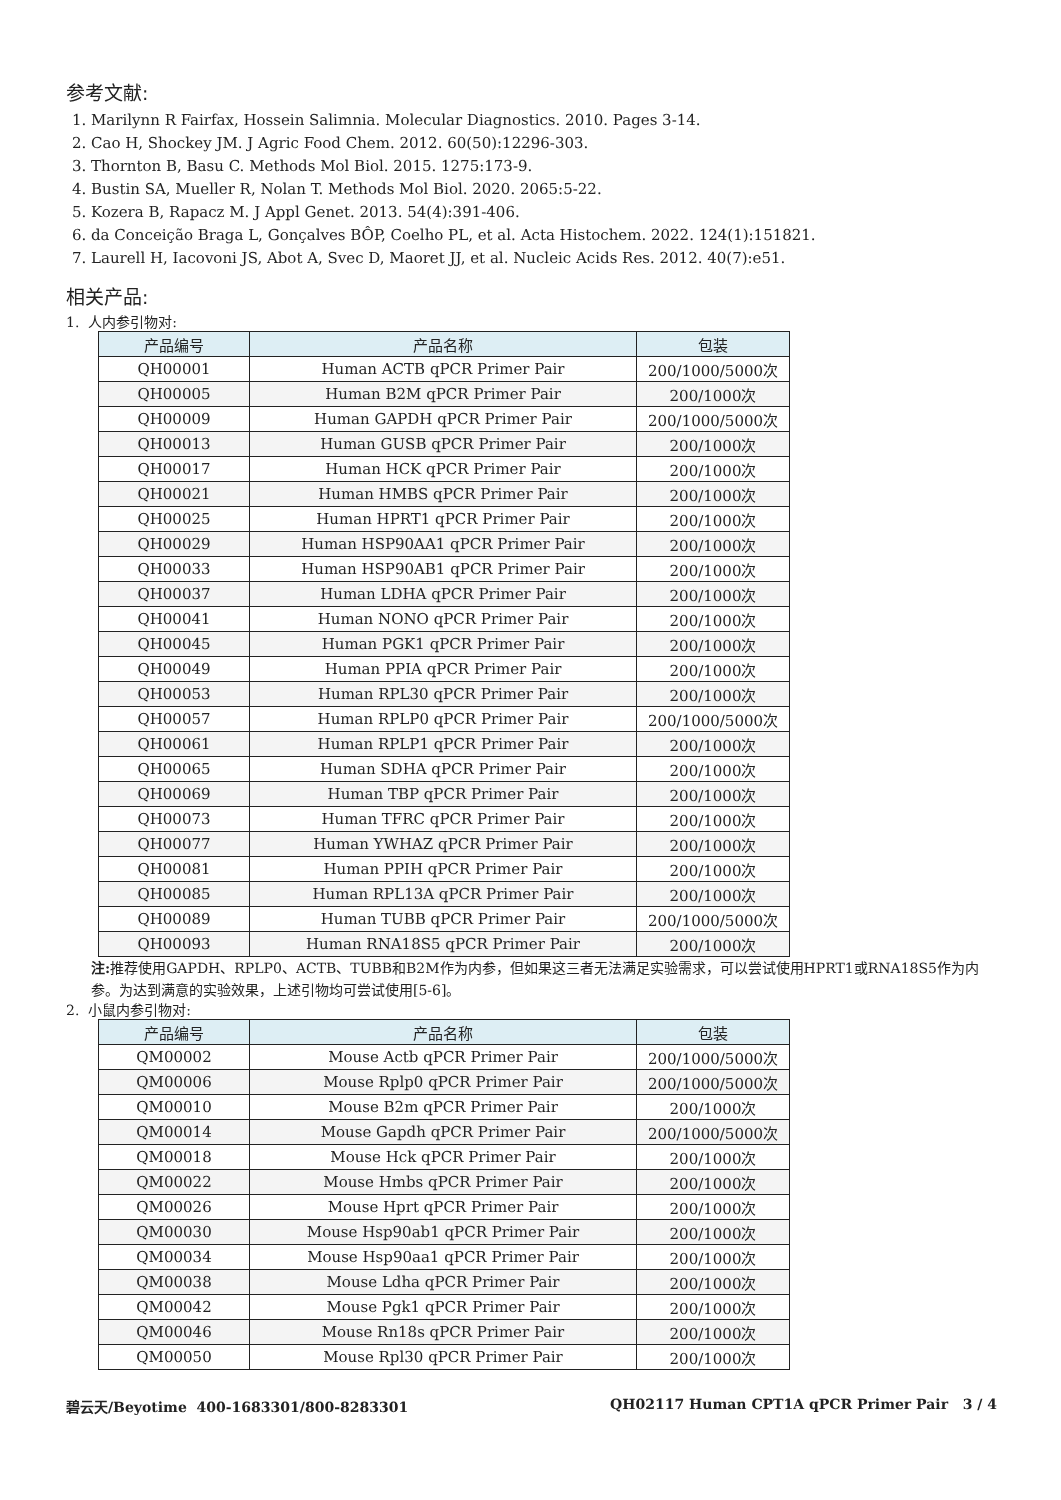参考文献:
1. Marilynn R Fairfax, Hossein Salimnia. Molecular Diagnostics. 2010. Pages 3-14.
2. Cao H, Shockey JM. J Agric Food Chem. 2012. 60(50):12296-303.
3. Thornton B, Basu C. Methods Mol Biol. 2015. 1275:173-9.
4. Bustin SA, Mueller R, Nolan T. Methods Mol Biol. 2020. 2065:5-22.
5. Kozera B, Rapacz M. J Appl Genet. 2013. 54(4):391-406.
6. da Conceição Braga L, Gonçalves BÔP, Coelho PL, et al. Acta Histochem. 2022. 124(1):151821.
7. Laurell H, Iacovoni JS, Abot A, Svec D, Maoret JJ, et al. Nucleic Acids Res. 2012. 40(7):e51.
相关产品:
1. 人内参引物对:
| 产品编号 | 产品名称 | 包装 |
| --- | --- | --- |
| QH00001 | Human ACTB qPCR Primer Pair | 200/1000/5000次 |
| QH00005 | Human B2M qPCR Primer Pair | 200/1000次 |
| QH00009 | Human GAPDH qPCR Primer Pair | 200/1000/5000次 |
| QH00013 | Human GUSB qPCR Primer Pair | 200/1000次 |
| QH00017 | Human HCK qPCR Primer Pair | 200/1000次 |
| QH00021 | Human HMBS qPCR Primer Pair | 200/1000次 |
| QH00025 | Human HPRT1 qPCR Primer Pair | 200/1000次 |
| QH00029 | Human HSP90AA1 qPCR Primer Pair | 200/1000次 |
| QH00033 | Human HSP90AB1 qPCR Primer Pair | 200/1000次 |
| QH00037 | Human LDHA qPCR Primer Pair | 200/1000次 |
| QH00041 | Human NONO qPCR Primer Pair | 200/1000次 |
| QH00045 | Human PGK1 qPCR Primer Pair | 200/1000次 |
| QH00049 | Human PPIA qPCR Primer Pair | 200/1000次 |
| QH00053 | Human RPL30 qPCR Primer Pair | 200/1000次 |
| QH00057 | Human RPLP0 qPCR Primer Pair | 200/1000/5000次 |
| QH00061 | Human RPLP1 qPCR Primer Pair | 200/1000次 |
| QH00065 | Human SDHA qPCR Primer Pair | 200/1000次 |
| QH00069 | Human TBP qPCR Primer Pair | 200/1000次 |
| QH00073 | Human TFRC qPCR Primer Pair | 200/1000次 |
| QH00077 | Human YWHAZ qPCR Primer Pair | 200/1000次 |
| QH00081 | Human PPIH qPCR Primer Pair | 200/1000次 |
| QH00085 | Human RPL13A qPCR Primer Pair | 200/1000次 |
| QH00089 | Human TUBB qPCR Primer Pair | 200/1000/5000次 |
| QH00093 | Human RNA18S5 qPCR Primer Pair | 200/1000次 |
注: 推荐使用GAPDH、RPLP0、ACTB、TUBB和B2M作为内参，但如果这三者无法满足实验需求，可以尝试使用HPRT1或RNA18S5作为内参。为达到满意的实验效果，上述引物均可尝试使用[5-6]。
2. 小鼠内参引物对:
| 产品编号 | 产品名称 | 包装 |
| --- | --- | --- |
| QM00002 | Mouse Actb qPCR Primer Pair | 200/1000/5000次 |
| QM00006 | Mouse Rplp0 qPCR Primer Pair | 200/1000/5000次 |
| QM00010 | Mouse B2m qPCR Primer Pair | 200/1000次 |
| QM00014 | Mouse Gapdh qPCR Primer Pair | 200/1000/5000次 |
| QM00018 | Mouse Hck qPCR Primer Pair | 200/1000次 |
| QM00022 | Mouse Hmbs qPCR Primer Pair | 200/1000次 |
| QM00026 | Mouse Hprt qPCR Primer Pair | 200/1000次 |
| QM00030 | Mouse Hsp90ab1 qPCR Primer Pair | 200/1000次 |
| QM00034 | Mouse Hsp90aa1 qPCR Primer Pair | 200/1000次 |
| QM00038 | Mouse Ldha qPCR Primer Pair | 200/1000次 |
| QM00042 | Mouse Pgk1 qPCR Primer Pair | 200/1000次 |
| QM00046 | Mouse Rn18s qPCR Primer Pair | 200/1000次 |
| QM00050 | Mouse Rpl30 qPCR Primer Pair | 200/1000次 |
碧云天/Beyotime 400-1683301/800-8283301 QH02117 Human CPT1A qPCR Primer Pair 3 / 4